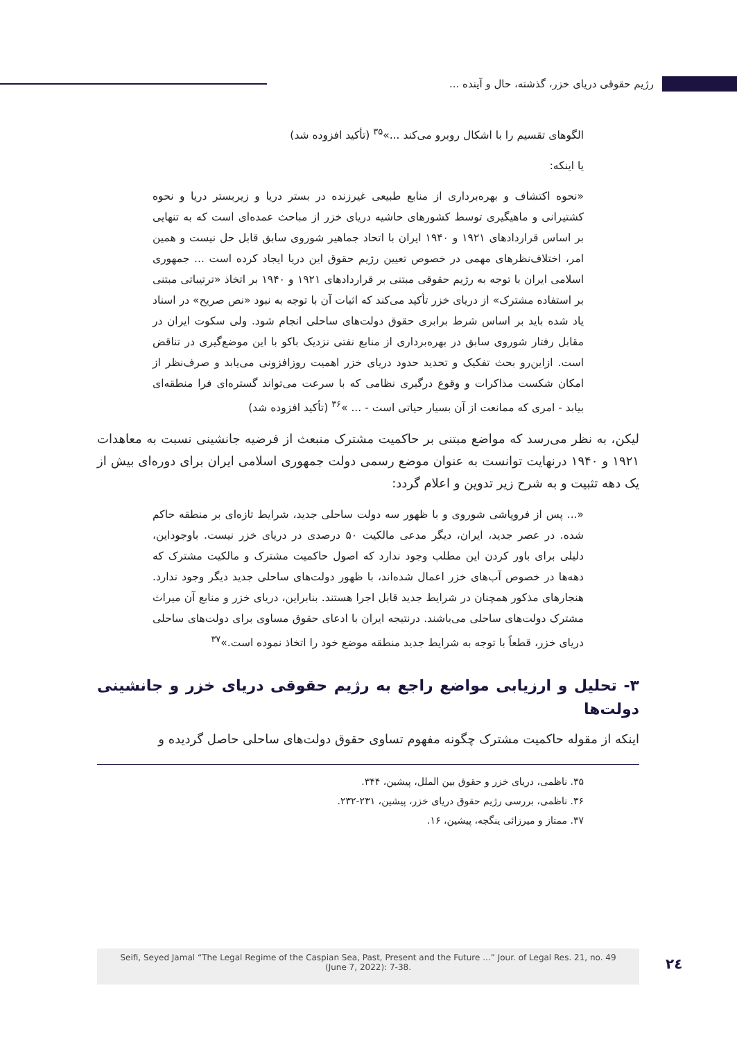رژیم حقوقی دریای خزر، گذشته، حال و آینده ...
الگوهای تقسیم را با اشکال روبرو می‌کند ...»<sup>۳۵</sup> (تأکید افزوده شد)
یا اینکه:
«نحوه اکتشاف و بهره‌برداری از منابع طبیعی غیرزنده در بستر دریا و زیربستر دریا و نحوه کشتیرانی و ماهیگیری توسط کشورهای حاشیه دریای خزر از مباحث عمده‌ای است که به تنهایی بر اساس قراردادهای ۱۹۲۱ و ۱۹۴۰ ایران با اتحاد جماهیر شوروی سابق قابل حل نیست و همین امر، اختلاف‌نظرهای مهمی در خصوص تعیین رژیم حقوق این دریا ایجاد کرده است ... جمهوری اسلامی ایران با توجه به رژیم حقوقی مبتنی بر قراردادهای ۱۹۲۱ و ۱۹۴۰ بر اتخاذ «ترتیباتی مبتنی بر استفاده مشترک» از دریای خزر تأکید می‌کند که اثبات آن با توجه به نبود «نص صریح» در اسناد یاد شده باید بر اساس شرط برابری حقوق دولت‌های ساحلی انجام شود. ولی سکوت ایران در مقابل رفتار شوروی سابق در بهره‌برداری از منابع نفتی نزدیک باکو با این موضع‌گیری در تناقض است. ازاین‌رو بحث تفکیک و تحدید حدود دریای خزر اهمیت روزافزونی می‌یابد و صرف‌نظر از امکان شکست مذاکرات و وقوع درگیری نظامی که با سرعت می‌تواند گستره‌ای فرا منطقه‌ای بیابد - امری که ممانعت از آن بسیار حیاتی است - ... »<sup>۳۶</sup> (تأکید افزوده شد)
لیکن، به نظر می‌رسد که مواضع مبتنی بر حاکمیت مشترک منبعث از فرضیه جانشینی نسبت به معاهدات ۱۹۲۱ و ۱۹۴۰ درنهایت توانست به عنوان موضع رسمی دولت جمهوری اسلامی ایران برای دوره‌ای بیش از یک دهه تثبیت و به شرح زیر تدوین و اعلام گردد:
«... پس از فروپاشی شوروی و با ظهور سه دولت ساحلی جدید، شرایط تازه‌ای بر منطقه حاکم شده. در عصر جدید، ایران، دیگر مدعی مالکیت ۵۰ درصدی در دریای خزر نیست. باوجوداین، دلیلی برای باور کردن این مطلب وجود ندارد که اصول حاکمیت مشترک و مالکیت مشترک که دهه‌ها در خصوص آب‌های خزر اعمال شده‌اند، با ظهور دولت‌های ساحلی جدید دیگر وجود ندارد. هنجارهای مذکور همچنان در شرایط جدید قابل اجرا هستند. بنابراین، دریای خزر و منابع آن میراث مشترک دولت‌های ساحلی می‌باشند. درنتیجه ایران با ادعای حقوق مساوی برای دولت‌های ساحلی دریای خزر، قطعاً با توجه به شرایط جدید منطقه موضع خود را اتخاذ نموده است.»<sup>۳۷</sup>
۳- تحلیل و ارزیابی مواضع راجع به رژیم حقوقی دریای خزر و جانشینی دولت‌ها
اینکه از مقوله حاکمیت مشترک چگونه مفهوم تساوی حقوق دولت‌های ساحلی حاصل گردیده و
۳۵. ناظمی، دریای خزر و حقوق بین الملل، پیشین، ۳۴۴.
۳۶. ناظمی، بررسی رژیم حقوق دریای خزر، پیشین، ۲۳۱-۲۳۲.
۳۷. ممتاز و میرزائی ینگجه، پیشین، ۱۶.
Seifi, Seyed Jamal “The Legal Regime of the Caspian Sea, Past, Present and the Future ...” Jour. of Legal Res. 21, no. 49
(June 7, 2022): 7-38.
۲٤